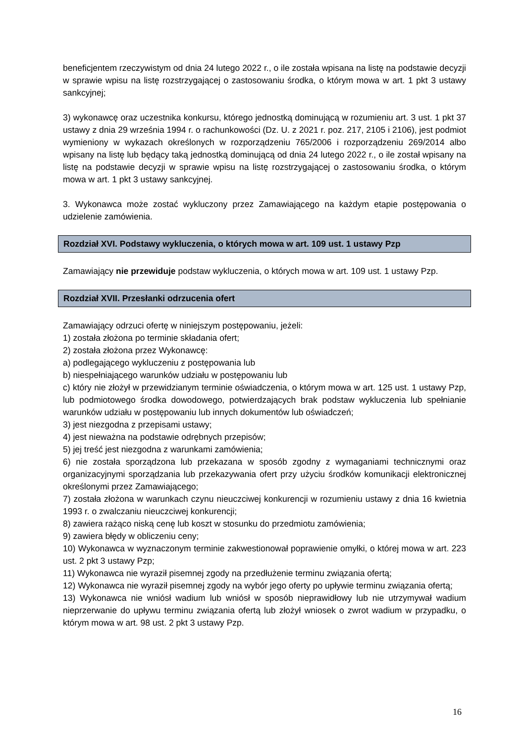beneficjentem rzeczywistym od dnia 24 lutego 2022 r., o ile została wpisana na listę na podstawie decyzji w sprawie wpisu na listę rozstrzygającej o zastosowaniu środka, o którym mowa w art. 1 pkt 3 ustawy sankcyjnej;
3) wykonawcę oraz uczestnika konkursu, którego jednostką dominującą w rozumieniu art. 3 ust. 1 pkt 37 ustawy z dnia 29 września 1994 r. o rachunkowości (Dz. U. z 2021 r. poz. 217, 2105 i 2106), jest podmiot wymieniony w wykazach określonych w rozporządzeniu 765/2006 i rozporządzeniu 269/2014 albo wpisany na listę lub będący taką jednostką dominującą od dnia 24 lutego 2022 r., o ile został wpisany na listę na podstawie decyzji w sprawie wpisu na listę rozstrzygającej o zastosowaniu środka, o którym mowa w art. 1 pkt 3 ustawy sankcyjnej.
3. Wykonawca może zostać wykluczony przez Zamawiającego na każdym etapie postępowania o udzielenie zamówienia.
Rozdział XVI. Podstawy wykluczenia, o których mowa w art. 109 ust. 1 ustawy Pzp
Zamawiający nie przewiduje podstaw wykluczenia, o których mowa w art. 109 ust. 1 ustawy Pzp.
Rozdział XVII. Przesłanki odrzucenia ofert
Zamawiający odrzuci ofertę w niniejszym postępowaniu, jeżeli:
1) została złożona po terminie składania ofert;
2) została złożona przez Wykonawcę:
a) podlegającego wykluczeniu z postępowania lub
b) niespełniającego warunków udziału w postępowaniu lub
c) który nie złożył w przewidzianym terminie oświadczenia, o którym mowa w art. 125 ust. 1 ustawy Pzp, lub podmiotowego środka dowodowego, potwierdzających brak podstaw wykluczenia lub spełnianie warunków udziału w postępowaniu lub innych dokumentów lub oświadczeń;
3) jest niezgodna z przepisami ustawy;
4) jest nieważna na podstawie odrębnych przepisów;
5) jej treść jest niezgodna z warunkami zamówienia;
6) nie została sporządzona lub przekazana w sposób zgodny z wymaganiami technicznymi oraz organizacyjnymi sporządzania lub przekazywania ofert przy użyciu środków komunikacji elektronicznej określonymi przez Zamawiającego;
7) została złożona w warunkach czynu nieuczciwej konkurencji w rozumieniu ustawy z dnia 16 kwietnia 1993 r. o zwalczaniu nieuczciwej konkurencji;
8) zawiera rażąco niską cenę lub koszt w stosunku do przedmiotu zamówienia;
9) zawiera błędy w obliczeniu ceny;
10) Wykonawca w wyznaczonym terminie zakwestionował poprawienie omyłki, o której mowa w art. 223 ust. 2 pkt 3 ustawy Pzp;
11) Wykonawca nie wyraził pisemnej zgody na przedłużenie terminu związania ofertą;
12) Wykonawca nie wyraził pisemnej zgody na wybór jego oferty po upływie terminu związania ofertą;
13) Wykonawca nie wniósł wadium lub wniósł w sposób nieprawidłowy lub nie utrzymywał wadium nieprzerwanie do upływu terminu związania ofertą lub złożył wniosek o zwrot wadium w przypadku, o którym mowa w art. 98 ust. 2 pkt 3 ustawy Pzp.
16